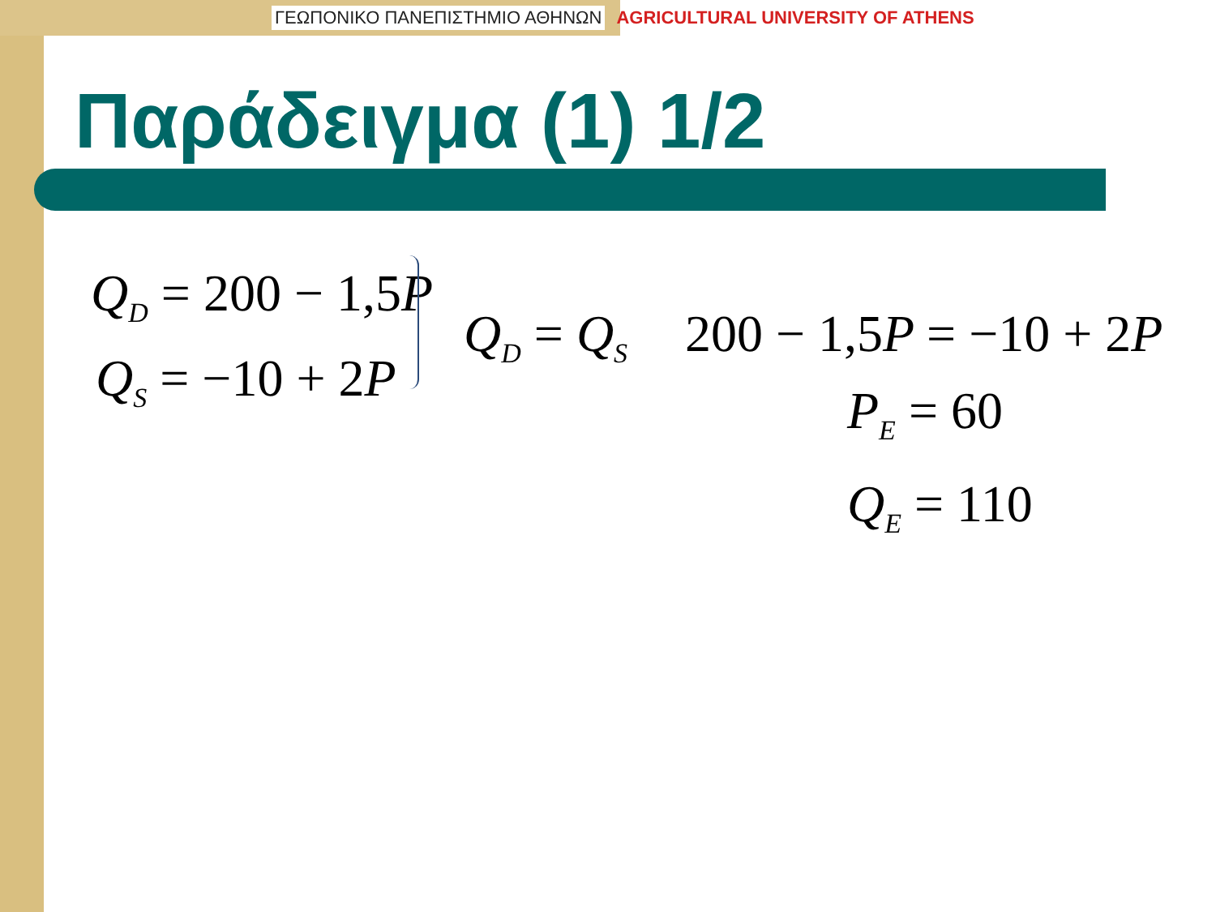ΓΕΩΠΟΝΙΚΟ ΠΑΝΕΠΙΣΤΗΜΙΟ ΑΘΗΝΩΝ AGRICULTURAL UNIVERSITY OF ATHENS
Παράδειγμα (1) 1/2
Q<sub>D</sub> = 200 − 1,5 P
Q<sub>S</sub> = −10 + 2 P
Q<sub>D</sub> = Q<sub>S</sub> 200 − 1,5 P = −10 + 2 P
P<sub>E</sub> = 60
Q<sub>E</sub> = 110